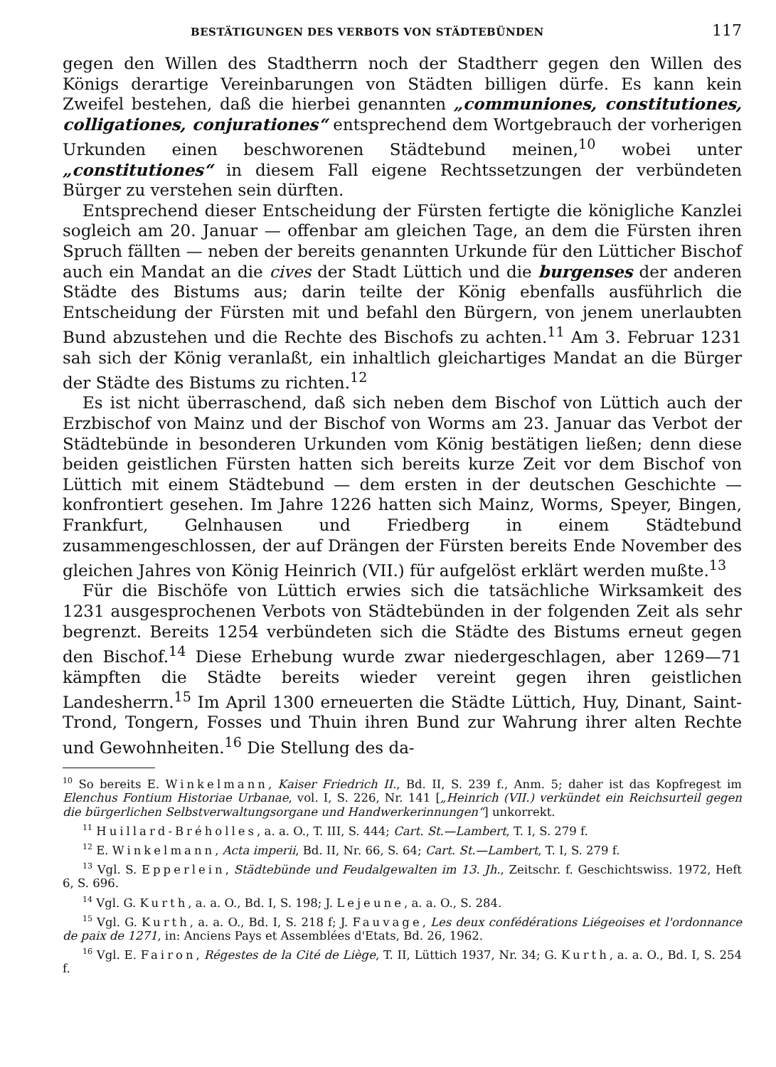BESTÄTIGUNGEN DES VERBOTS VON STÄDTEBÜNDEN 117
gegen den Willen des Stadtherrn noch der Stadtherr gegen den Willen des Königs derartige Vereinbarungen von Städten billigen dürfe. Es kann kein Zweifel bestehen, daß die hierbei genannten „communiones, constitutiones, colligationes, conjurationes“ entsprechend dem Wortgebrauch der vorherigen Urkunden einen beschworenen Städtebund meinen,<sup>10</sup> wobei unter „constitutiones“ in diesem Fall eigene Rechtssetzungen der verbündeten Bürger zu verstehen sein dürften.
Entsprechend dieser Entscheidung der Fürsten fertigte die königliche Kanzlei sogleich am 20. Januar — offenbar am gleichen Tage, an dem die Fürsten ihren Spruch fällten — neben der bereits genannten Urkunde für den Lütticher Bischof auch ein Mandat an die cives der Stadt Lüttich und die burgenses der anderen Städte des Bistums aus; darin teilte der König ebenfalls ausführlich die Entscheidung der Fürsten mit und befahl den Bürgern, von jenem unerlaubten Bund abzustehen und die Rechte des Bischofs zu achten.<sup>11</sup> Am 3. Februar 1231 sah sich der König veranlaßt, ein inhaltlich gleichartiges Mandat an die Bürger der Städte des Bistums zu richten.<sup>12</sup>
Es ist nicht überraschend, daß sich neben dem Bischof von Lüttich auch der Erzbischof von Mainz und der Bischof von Worms am 23. Januar das Verbot der Städtebünde in besonderen Urkunden vom König bestätigen ließen; denn diese beiden geistlichen Fürsten hatten sich bereits kurze Zeit vor dem Bischof von Lüttich mit einem Städtebund — dem ersten in der deutschen Geschichte — konfrontiert gesehen. Im Jahre 1226 hatten sich Mainz, Worms, Speyer, Bingen, Frankfurt, Gelnhausen und Friedberg in einem Städtebund zusammengeschlossen, der auf Drängen der Fürsten bereits Ende November des gleichen Jahres von König Heinrich (VII.) für aufgelöst erklärt werden mußte.<sup>13</sup>
Für die Bischöfe von Lüttich erwies sich die tatsächliche Wirksamkeit des 1231 ausgesprochenen Verbots von Städtebünden in der folgenden Zeit als sehr begrenzt. Bereits 1254 verbündeten sich die Städte des Bistums erneut gegen den Bischof.<sup>14</sup> Diese Erhebung wurde zwar niedergeschlagen, aber 1269—71 kämpften die Städte bereits wieder vereint gegen ihren geistlichen Landesherrn.<sup>15</sup> Im April 1300 erneuerten die Städte Lüttich, Huy, Dinant, Saint-Trond, Tongern, Fosses und Thuin ihren Bund zur Wahrung ihrer alten Rechte und Gewohnheiten.<sup>16</sup> Die Stellung des da-
<sup>10</sup> So bereits E. Winkelmann, Kaiser Friedrich II., Bd. II, S. 239 f., Anm. 5; daher ist das Kopfregest im Elenchus Fontium Historiae Urbanae, vol. I, S. 226, Nr. 141 [„Heinrich (VII.) verkündet ein Reichsurteil gegen die bürgerlichen Selbstverwaltungsorgane und Handwerkerinnungen“] unkorrekt.
<sup>11</sup> Huillard-Bréholles, a. a. O., T. III, S. 444; Cart. St.—Lambert, T. I, S. 279 f.
<sup>12</sup> E. Winkelmann, Acta imperii, Bd. II, Nr. 66, S. 64; Cart. St.—Lambert, T. I, S. 279 f.
<sup>13</sup> Vgl. S. Epperlein, Städtebünde und Feudalgewalten im 13. Jh., Zeitschr. f. Geschichtswiss. 1972, Heft 6, S. 696.
<sup>14</sup> Vgl. G. Kurth, a. a. O., Bd. I, S. 198; J. Lejeune, a. a. O., S. 284.
<sup>15</sup> Vgl. G. Kurth, a. a. O., Bd. I, S. 218 f; J. Fauvage, Les deux confédérations Liégeoises et l'ordonnance de paix de 1271, in: Anciens Pays et Assemblées d'Etats, Bd. 26, 1962.
<sup>16</sup> Vgl. E. Fairon, Régestes de la Cité de Liège, T. II, Lüttich 1937, Nr. 34; G. Kurth, a. a. O., Bd. I, S. 254 f.